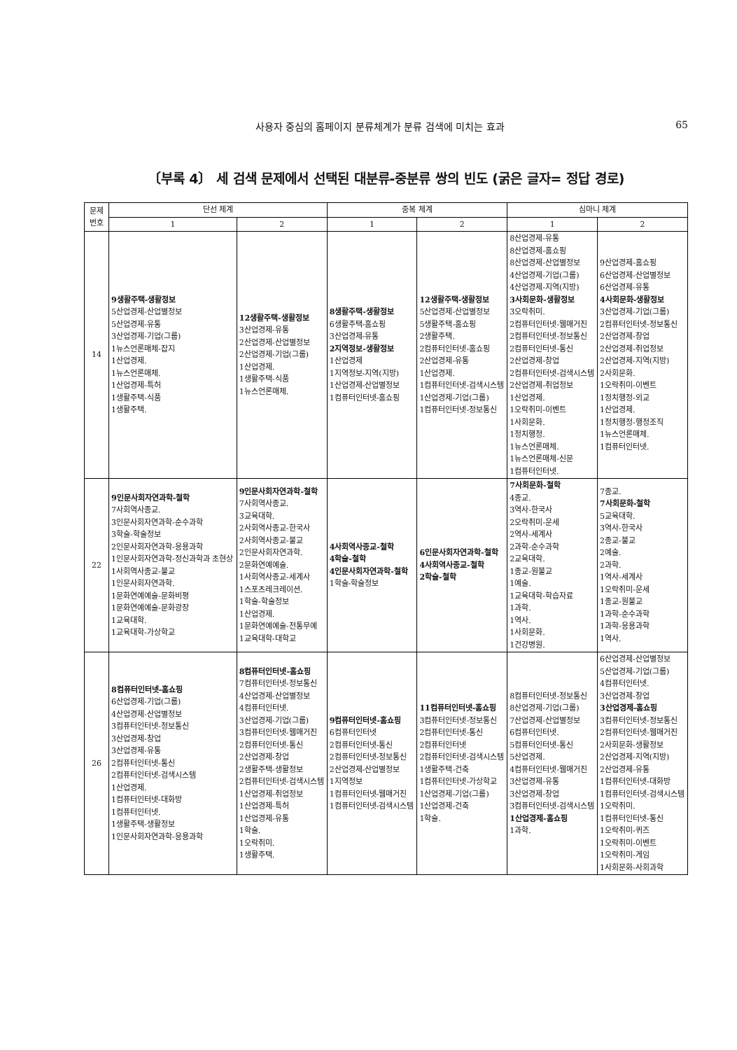사용자 중심의 홈페이지 분류체계가 분류 검색에 미치는 효과 65
〔부록 4〕 세 검색 문제에서 선택된 대분류-중분류 쌍의 빈도 (굵은 글자= 정답 경로)
| 문제 번호 | 단선 체계 | | 중복 체계 | | 심마니 체계 | |
| --- | --- | --- | --- | --- | --- | --- |
| | 1 | 2 | 1 | 2 | 1 | 2 |
| 14 | 9생활주택-생활정보 5산업경제-산업별정보 5산업경제-유통 3산업경제-기업(그룹) 1뉴스언론매체-잡지 1산업경제. 1뉴스언론매체. 1산업경제-특허 1생활주택-식품 1생활주택. | 12생활주택-생활정보 3산업경제-유통 2산업경제-산업별정보 2산업경제-기업(그룹) 1산업경제. 1생활주택-식품 1뉴스언론매체. | 8생활주택-생활정보 6생활주택-홈쇼핑 3산업경제-유통 2지역정보-생활정보 1산업경제 1지역정보-지역(지방) 1산업경제-산업별정보 1컴퓨터인터넷-홈쇼핑 | 12생활주택-생활정보 5산업경제-산업별정보 5생활주택-홈쇼핑 2생활주택. 2컴퓨터인터넷-홈쇼핑 2산업경제-유통 1산업경제. 1컴퓨터인터넷-검색시스템 1산업경제-기업(그룹) 1컴퓨터인터넷-정보통신 | 8산업경제-유통 8산업경제-홈쇼핑 8산업경제-산업별정보 4산업경제-기업(그룹) 4산업경제-지역(지방) 3사회문화-생활정보 3오락취미. 2컴퓨터인터넷-웹매거진 2컴퓨터인터넷-정보통신 2컴퓨터인터넷-통신 2산업경제-창업 2컴퓨터인터넷-검색시스템 2산업경제-취업정보 1산업경제. 1오락취미-이벤트 1사회문화. 1정치행정. 1뉴스언론매체. 1뉴스언론매체-신문 1컴퓨터인터넷. | 9산업경제-홈쇼핑 6산업경제-산업별정보 6산업경제-유통 4사회문화-생활정보 3산업경제-기업(그룹) 2컴퓨터인터넷-정보통신 2산업경제-창업 2산업경제-취업정보 2산업경제-지역(지방) 2사회문화. 1오락취미-이벤트 1정치행정-외교 1산업경제. 1정치행정-행정조직 1뉴스언론매체. 1컴퓨터인터넷. |
| 22 | 9인문사회자연과학-철학 7사회역사종교. 3인문사회자연과학-순수과학 3학술-학술정보 2인문사회자연과학-응용과학 1인문사회자연과학-정신과학과 초현상 1사회역사종교-불교 1인문사회자연과학. 1문화연예예술-문화비평 1문화연예예술-문화광장 1교육대학. 1교육대학-가상학교 | 9인문사회자연과학-철학 7사회역사종교. 3교육대학. 2사회역사종교-한국사 2사회역사종교-불교 2인문사회자연과학. 2문화연예예술. 1사회역사종교-세계사 1스포츠레크레이션. 1학술-학술정보 1산업경제. 1문화연예예술-전통무예 1교육대학-대학교 | 4사회역사종교-철학 4학술-철학 4인문사회자연과학-철학 1학술-학술정보 | 6인문사회자연과학-철학 4사회역사종교-철학 2학술-철학 | 7사회문화-철학 4종교. 3역사-한국사 2오락취미-운세 2역사-세계사 2과학-순수과학 2교육대학. 1종교-원불교 1예술. 1교육대학-학습자료 1과학. 1역사. 1사회문화. 1건강병원. | 7종교. 7사회문화-철학 5교육대학. 3역사-한국사 2종교-불교 2예술. 2과학. 1역사-세계사 1오락취미-운세 1종교-원불교 1과학-순수과학 1과학-응용과학 1역사. |
| 26 | 8컴퓨터인터넷-홈쇼핑 6산업경제-기업(그룹) 4산업경제-산업별정보 3컴퓨터인터넷-정보통신 3산업경제-창업 3산업경제-유통 2컴퓨터인터넷-통신 2컴퓨터인터넷-검색시스템 1산업경제. 1컴퓨터인터넷-대화방 1컴퓨터인터넷. 1생활주택-생활정보 1인문사회자연과학-응용과학 | 8컴퓨터인터넷-홈쇼핑 7컴퓨터인터넷-정보통신 4산업경제-산업별정보 4컴퓨터인터넷. 3산업경제-기업(그룹) 3컴퓨터인터넷-웹매거진 2컴퓨터인터넷-통신 2산업경제-창업 2생활주택-생활정보 2컴퓨터인터넷-검색시스템 1산업경제-취업정보 1산업경제-특허 1산업경제-유통 1학술. 1오락취미. 1생활주택. | 9컴퓨터인터넷-홈쇼핑 6컴퓨터인터넷 2컴퓨터인터넷-통신 2컴퓨터인터넷-정보통신 2산업경제-산업별정보 1지역정보 1컴퓨터인터넷-웹매거진 1컴퓨터인터넷-검색시스템 | 11컴퓨터인터넷-홈쇼핑 3컴퓨터인터넷-정보통신 2컴퓨터인터넷-통신 2컴퓨터인터넷 2컴퓨터인터넷-검색시스템 1생활주택-건축 1컴퓨터인터넷-가상학교 1산업경제-기업(그룹) 1산업경제-건축 1학술. | 8컴퓨터인터넷-정보통신 8산업경제-기업(그룹) 7산업경제-산업별정보 6컴퓨터인터넷. 5컴퓨터인터넷-통신 5산업경제. 4컴퓨터인터넷-웹매거진 3산업경제-유통 3산업경제-창업 3컴퓨터인터넷-검색시스템 1산업경제-홈쇼핑 1과학. | 6산업경제-산업별정보 5산업경제-기업(그룹) 4컴퓨터인터넷. 3산업경제-창업 3산업경제-홈쇼핑 3컴퓨터인터넷-정보통신 2컴퓨터인터넷-웹매거진 2사회문화-생활정보 2산업경제-지역(지방) 2산업경제-유통 1컴퓨터인터넷-대화방 1컴퓨터인터넷-검색시스템 1오락취미. 1컴퓨터인터넷-통신 1오락취미-퀴즈 1오락취미-이벤트 1오락취미-게임 1사회문화-사회과학 |